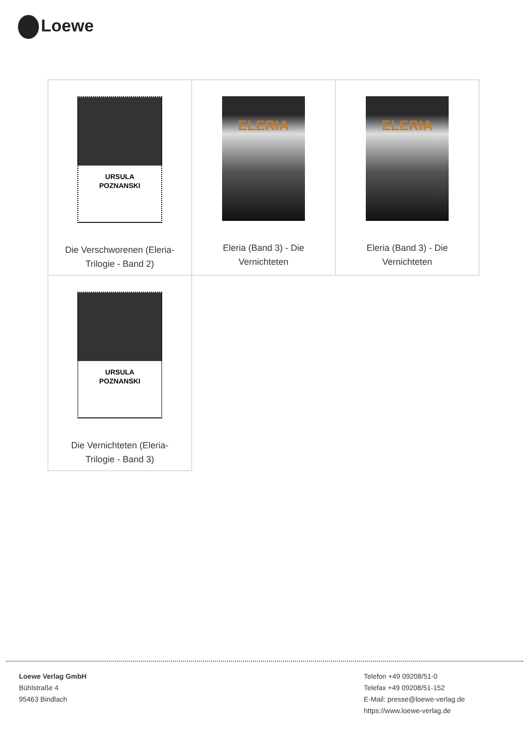Loewe
| URSULA POZNANSKI Die Verschworenen (Eleria- Trilogie - Band 2) | ELERIA Eleria (Band 3) - Die Vernichteten | ELERIA Eleria (Band 3) - Die Vernichteten |
| URSULA POZNANSKI Die Vernichteten (Eleria- Trilogie - Band 3) | | |
Loewe Verlag GmbH
Bühlstraße 4
95463 Bindlach
Telefon +49 09208/51-0
Telefax +49 09208/51-152
E-Mail: presse@loewe-verlag.de
https://www.loewe-verlag.de